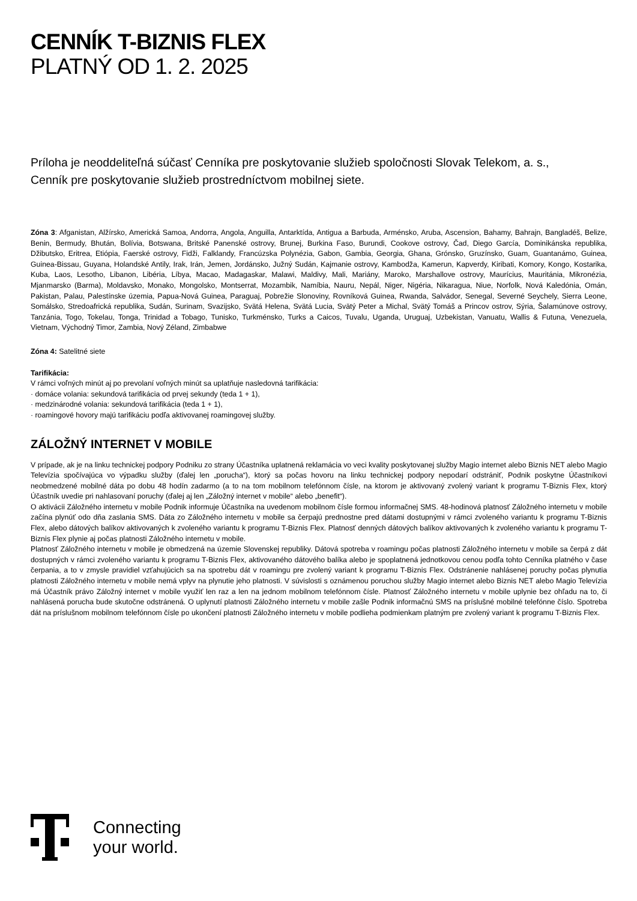CENNÍK T-BIZNIS FLEX
PLATNÝ OD 1. 2. 2025
Príloha je neoddeliteľná súčasť Cenníka pre poskytovanie služieb spoločnosti Slovak Telekom, a. s.,
Cenník pre poskytovanie služieb prostredníctvom mobilnej siete.
Zóna 3: Afganistan, Alžírsko, Americká Samoa, Andorra, Angola, Anguilla, Antarktída, Antigua a Barbuda, Arménsko, Aruba, Ascension, Bahamy, Bahrajn, Bangladéš, Belize, Benin, Bermudy, Bhután, Bolívia, Botswana, Britské Panenské ostrovy, Brunej, Burkina Faso, Burundi, Cookove ostrovy, Čad, Diego García, Dominikánska republika, Džibutsko, Eritrea, Etiópia, Faerské ostrovy, Fidži, Falklandy, Francúzska Polynézia, Gabon, Gambia, Georgia, Ghana, Grónsko, Gruzínsko, Guam, Guantanámo, Guinea, Guinea-Bissau, Guyana, Holandské Antily, Irak, Irán, Jemen, Jordánsko, Južný Sudán, Kajmanie ostrovy, Kambodža, Kamerun, Kapverdy, Kiribati, Komory, Kongo, Kostarika, Kuba, Laos, Lesotho, Libanon, Libéria, Líbya, Macao, Madagaskar, Malawi, Maldivy, Mali, Mariány, Maroko, Marshallove ostrovy, Maurícius, Mauritánia, Mikronézia, Mjanmarsko (Barma), Moldavsko, Monako, Mongolsko, Montserrat, Mozambik, Namíbia, Nauru, Nepál, Niger, Nigéria, Nikaragua, Niue, Norfolk, Nová Kaledónia, Omán, Pakistan, Palau, Palestínske územia, Papua-Nová Guinea, Paraguaj, Pobrežie Slonoviny, Rovníková Guinea, Rwanda, Salvádor, Senegal, Severné Seychely, Sierra Leone, Somálsko, Stredoafrická republika, Sudán, Surinam, Svazijsko, Svätá Helena, Svätá Lucia, Svätý Peter a Michal, Svätý Tomáš a Princov ostrov, Sýria, Šalamúnove ostrovy, Tanzánia, Togo, Tokelau, Tonga, Trinidad a Tobago, Tunisko, Turkménsko, Turks a Caicos, Tuvalu, Uganda, Uruguaj, Uzbekistan, Vanuatu, Wallis & Futuna, Venezuela, Vietnam, Východný Timor, Zambia, Nový Zéland, Zimbabwe
Zóna 4: Satelitné siete
Tarifikácia:
V rámci voľných minút aj po prevolaní voľných minút sa uplatňuje nasledovná tarifikácia:
· domáce volania: sekundová tarifikácia od prvej sekundy (teda 1 + 1),
· medzinárodné volania: sekundová tarifikácia (teda 1 + 1),
· roamingové hovory majú tarifikáciu podľa aktivovanej roamingovej služby.
ZÁLOŽNÝ INTERNET V MOBILE
V prípade, ak je na linku technickej podpory Podniku zo strany Účastníka uplatnená reklamácia vo veci kvality poskytovanej služby Magio internet alebo Biznis NET alebo Magio Televízia spočívajúca vo výpadku služby (ďalej len „porucha“), ktorý sa počas hovoru na linku technickej podpory nepodarí odstrániť, Podnik poskytne Účastníkovi neobmedzené mobilné dáta po dobu 48 hodín zadarmo (a to na tom mobilnom telefónnom čísle, na ktorom je aktivovaný zvolený variant k programu T-Biznis Flex, ktorý Účastník uvedie pri nahlasovaní poruchy (ďalej aj len „Záložný internet v mobile“ alebo „benefit“).
O aktivácii Záložného internetu v mobile Podnik informuje Účastníka na uvedenom mobilnom čísle formou informačnej SMS. 48-hodinová platnosť Záložného internetu v mobile začína plynúť odo dňa zaslania SMS. Dáta zo Záložného internetu v mobile sa čerpajú prednostne pred dátami dostupnými v rámci zvoleného variantu k programu T-Biznis Flex, alebo dátových balíkov aktivovaných k zvoleného variantu k programu T-Biznis Flex. Platnosť denných dátových balíkov aktivovaných k zvoleného variantu k programu T-Biznis Flex plynie aj počas platnosti Záložného internetu v mobile.
Platnosť Záložného internetu v mobile je obmedzená na územie Slovenskej republiky. Dátová spotreba v roamingu počas platnosti Záložného internetu v mobile sa čerpá z dát dostupných v rámci zvoleného variantu k programu T-Biznis Flex, aktivovaného dátového balíka alebo je spoplatnená jednotkovou cenou podľa tohto Cenníka platného v čase čerpania, a to v zmysle pravidiel vzťahujúcich sa na spotrebu dát v roamingu pre zvolený variant k programu T-Biznis Flex. Odstránenie nahlásenej poruchy počas plynutia platnosti Záložného internetu v mobile nemá vplyv na plynutie jeho platnosti. V súvislosti s oznámenou poruchou služby Magio internet alebo Biznis NET alebo Magio Televízia má Účastník právo Záložný internet v mobile využiť len raz a len na jednom mobilnom telefónnom čísle. Platnosť Záložného internetu v mobile uplynie bez ohľadu na to, či nahlásená porucha bude skutočne odstránená. O uplynutí platnosti Záložného internetu v mobile zašle Podnik informačnú SMS na príslušné mobilné telefónne číslo. Spotreba dát na príslušnom mobilnom telefónnom čísle po ukončení platnosti Záložného internetu v mobile podlieha podmienkam platným pre zvolený variant k programu T-Biznis Flex.
Connecting
your world.